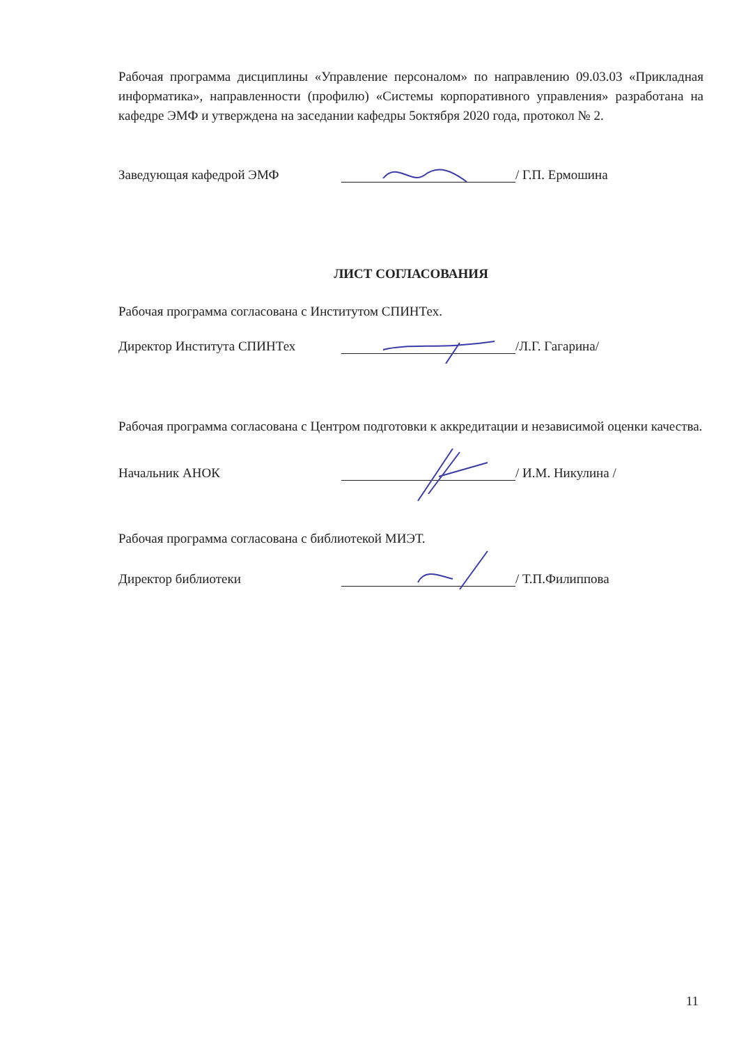Рабочая программа дисциплины «Управление персоналом» по направлению 09.03.03 «Прикладная информатика», направленности (профилю) «Системы корпоративного управления» разработана на кафедре ЭМФ и утверждена на заседании кафедры 5октября 2020 года, протокол № 2.
Заведующая кафедрой ЭМФ / Г.П. Ермошина
ЛИСТ СОГЛАСОВАНИЯ
Рабочая программа согласована с Институтом СПИНТех.
Директор Института СПИНТех /Л.Г. Гагарина/
Рабочая программа согласована с Центром подготовки к аккредитации и независимой оценки качества.
Начальник АНОК / И.М. Никулина /
Рабочая программа согласована с библиотекой МИЭТ.
Директор библиотеки / Т.П.Филиппова
11